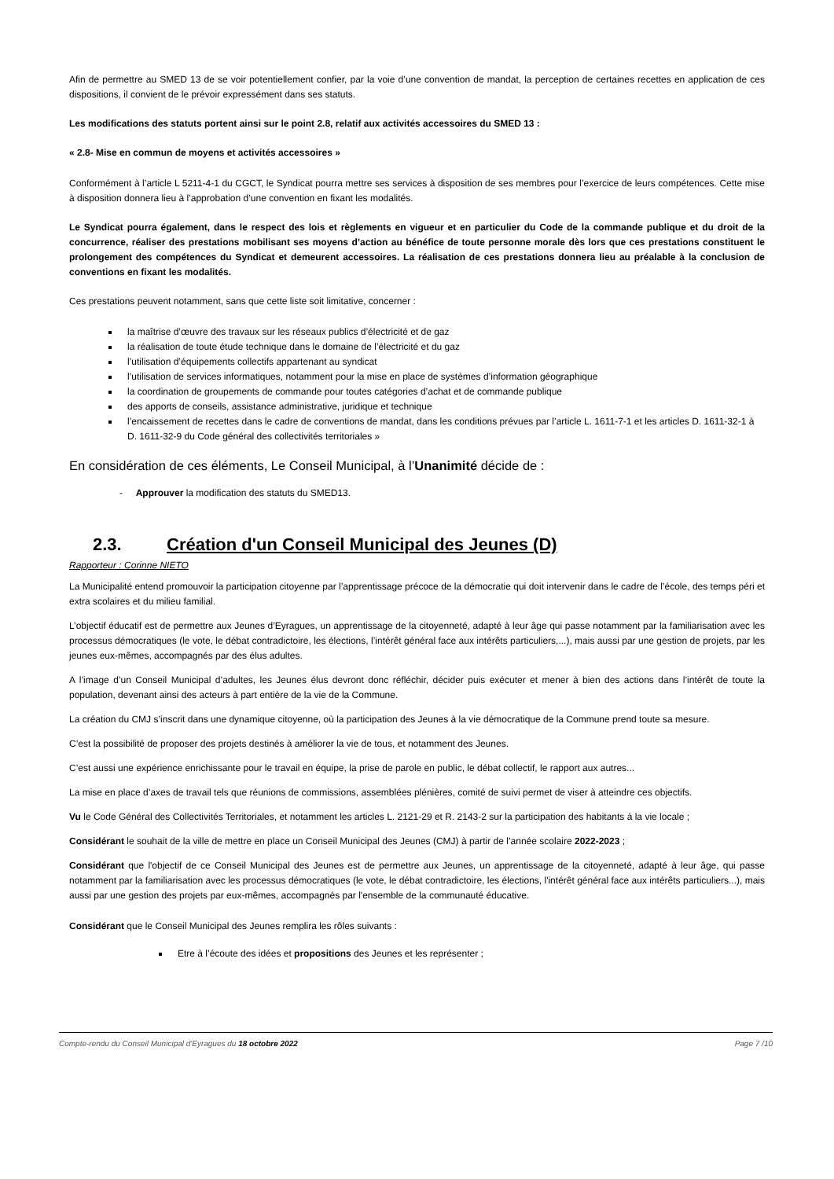Afin de permettre au SMED 13 de se voir potentiellement confier, par la voie d’une convention de mandat, la perception de certaines recettes en application de ces dispositions, il convient de le prévoir expressément dans ses statuts.
Les modifications des statuts portent ainsi sur le point 2.8, relatif aux activités accessoires du SMED 13 :
« 2.8- Mise en commun de moyens et activités accessoires »
Conformément à l’article L 5211-4-1 du CGCT, le Syndicat pourra mettre ses services à disposition de ses membres pour l’exercice de leurs compétences. Cette mise à disposition donnera lieu à l’approbation d’une convention en fixant les modalités.
Le Syndicat pourra également, dans le respect des lois et règlements en vigueur et en particulier du Code de la commande publique et du droit de la concurrence, réaliser des prestations mobilisant ses moyens d’action au bénéfice de toute personne morale dès lors que ces prestations constituent le prolongement des compétences du Syndicat et demeurent accessoires. La réalisation de ces prestations donnera lieu au préalable à la conclusion de conventions en fixant les modalités.
Ces prestations peuvent notamment, sans que cette liste soit limitative, concerner :
la maîtrise d’œuvre des travaux sur les réseaux publics d’électricité et de gaz
la réalisation de toute étude technique dans le domaine de l’électricité et du gaz
l’utilisation d’équipements collectifs appartenant au syndicat
l’utilisation de services informatiques, notamment pour la mise en place de systèmes d’information géographique
la coordination de groupements de commande pour toutes catégories d’achat et de commande publique
des apports de conseils, assistance administrative, juridique et technique
l’encaissement de recettes dans le cadre de conventions de mandat, dans les conditions prévues par l’article L. 1611-7-1 et les articles D. 1611-32-1 à D. 1611-32-9 du Code général des collectivités territoriales »
En considération de ces éléments, Le Conseil Municipal, à l’Unanimité décide de :
- Approuver la modification des statuts du SMED13.
2.3. Création d'un Conseil Municipal des Jeunes (D)
Rapporteur : Corinne NIETO
La Municipalité entend promouvoir la participation citoyenne par l’apprentissage précoce de la démocratie qui doit intervenir dans le cadre de l’école, des temps péri et extra scolaires et du milieu familial.
L’objectif éducatif est de permettre aux Jeunes d’Eyragues, un apprentissage de la citoyenneté, adapté à leur âge qui passe notamment par la familiarisation avec les processus démocratiques (le vote, le débat contradictoire, les élections, l’intérêt général face aux intérêts particuliers,...), mais aussi par une gestion de projets, par les jeunes eux-mêmes, accompagnés par des élus adultes.
A l’image d’un Conseil Municipal d’adultes, les Jeunes élus devront donc réfléchir, décider puis exécuter et mener à bien des actions dans l’intérêt de toute la population, devenant ainsi des acteurs à part entière de la vie de la Commune.
La création du CMJ s’inscrit dans une dynamique citoyenne, où la participation des Jeunes à la vie démocratique de la Commune prend toute sa mesure.
C’est la possibilité de proposer des projets destinés à améliorer la vie de tous, et notamment des Jeunes.
C’est aussi une expérience enrichissante pour le travail en équipe, la prise de parole en public, le débat collectif, le rapport aux autres...
La mise en place d’axes de travail tels que réunions de commissions, assemblées plénières, comité de suivi permet de viser à atteindre ces objectifs.
Vu le Code Général des Collectivités Territoriales, et notamment les articles L. 2121-29 et R. 2143-2 sur la participation des habitants à la vie locale ;
Considérant le souhait de la ville de mettre en place un Conseil Municipal des Jeunes (CMJ) à partir de l’année scolaire 2022-2023 ;
Considérant que l'objectif de ce Conseil Municipal des Jeunes est de permettre aux Jeunes, un apprentissage de la citoyenneté, adapté à leur âge, qui passe notamment par la familiarisation avec les processus démocratiques (le vote, le débat contradictoire, les élections, l'intérêt général face aux intérêts particuliers...), mais aussi par une gestion des projets par eux-mêmes, accompagnés par l'ensemble de la communauté éducative.
Considérant que le Conseil Municipal des Jeunes remplira les rôles suivants :
Etre à l’écoute des idées et propositions des Jeunes et les représenter ;
Compte-rendu du Conseil Municipal d'Eyragues du 18 octobre 2022 Page 7 /10